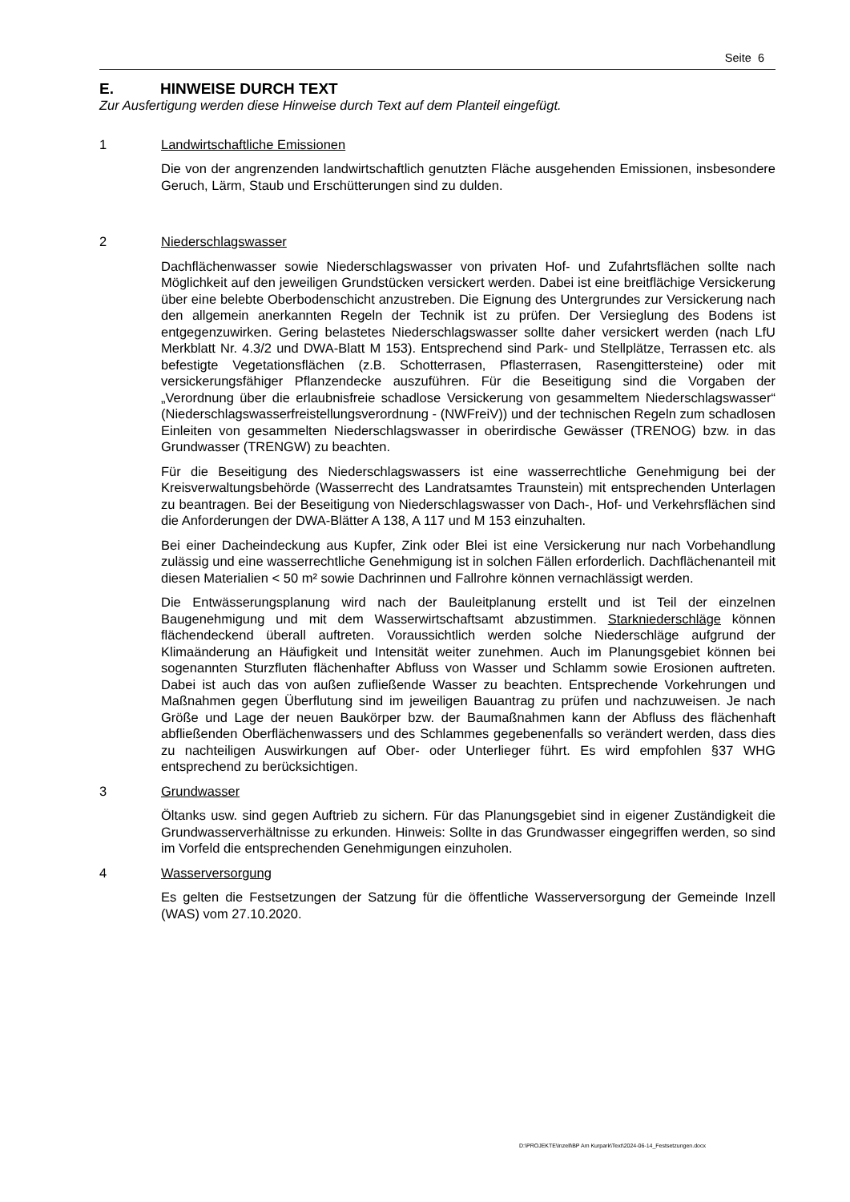Seite 6
E. HINWEISE DURCH TEXT
Zur Ausfertigung werden diese Hinweise durch Text auf dem Planteil eingefügt.
1 Landwirtschaftliche Emissionen
Die von der angrenzenden landwirtschaftlich genutzten Fläche ausgehenden Emissionen, insbesondere Geruch, Lärm, Staub und Erschütterungen sind zu dulden.
2 Niederschlagswasser
Dachflächenwasser sowie Niederschlagswasser von privaten Hof- und Zufahrtsflächen sollte nach Möglichkeit auf den jeweiligen Grundstücken versickert werden. Dabei ist eine breitflächige Versickerung über eine belebte Oberbodenschicht anzustreben. Die Eignung des Untergrundes zur Versickerung nach den allgemein anerkannten Regeln der Technik ist zu prüfen. Der Versieglung des Bodens ist entgegenzuwirken. Gering belastetes Niederschlagswasser sollte daher versickert werden (nach LfU Merkblatt Nr. 4.3/2 und DWA-Blatt M 153). Entsprechend sind Park- und Stellplätze, Terrassen etc. als befestigte Vegetationsflächen (z.B. Schotterrasen, Pflasterrasen, Rasengittersteine) oder mit versickerungsfähiger Pflanzendecke auszuführen. Für die Beseitigung sind die Vorgaben der „Verordnung über die erlaubnisfreie schadlose Versickerung von gesammeltem Niederschlagswasser“ (Niederschlagswasserfreistellungsverordnung - (NWFreiV)) und der technischen Regeln zum schadlosen Einleiten von gesammelten Niederschlagswasser in oberirdische Gewässer (TRENOG) bzw. in das Grundwasser (TRENGW) zu beachten.
Für die Beseitigung des Niederschlagswassers ist eine wasserrechtliche Genehmigung bei der Kreisverwaltungsbehörde (Wasserrecht des Landratsamtes Traunstein) mit entsprechenden Unterlagen zu beantragen. Bei der Beseitigung von Niederschlagswasser von Dach-, Hof- und Verkehrsflächen sind die Anforderungen der DWA-Blätter A 138, A 117 und M 153 einzuhalten.
Bei einer Dacheindeckung aus Kupfer, Zink oder Blei ist eine Versickerung nur nach Vorbehandlung zulässig und eine wasserrechtliche Genehmigung ist in solchen Fällen erforderlich. Dachflächenanteil mit diesen Materialien < 50 m² sowie Dachrinnen und Fallrohre können vernachlässigt werden.
Die Entwässerungsplanung wird nach der Bauleitplanung erstellt und ist Teil der einzelnen Baugenehmigung und mit dem Wasserwirtschaftsamt abzustimmen. Starkniederschläge können flächendeckend überall auftreten. Voraussichtlich werden solche Niederschläge aufgrund der Klimaänderung an Häufigkeit und Intensität weiter zunehmen. Auch im Planungsgebiet können bei sogenannten Sturzfluten flächenhafter Abfluss von Wasser und Schlamm sowie Erosionen auftreten. Dabei ist auch das von außen zufließende Wasser zu beachten. Entsprechende Vorkehrungen und Maßnahmen gegen Überflutung sind im jeweiligen Bauantrag zu prüfen und nachzuweisen. Je nach Größe und Lage der neuen Baukörper bzw. der Baumaßnahmen kann der Abfluss des flächenhaft abfließenden Oberflächenwassers und des Schlammes gegebenenfalls so verändert werden, dass dies zu nachteiligen Auswirkungen auf Ober- oder Unterlieger führt. Es wird empfohlen §37 WHG entsprechend zu berücksichtigen.
3 Grundwasser
Öltanks usw. sind gegen Auftrieb zu sichern. Für das Planungsgebiet sind in eigener Zuständigkeit die Grundwasserverhältnisse zu erkunden. Hinweis: Sollte in das Grundwasser eingegriffen werden, so sind im Vorfeld die entsprechenden Genehmigungen einzuholen.
4 Wasserversorgung
Es gelten die Festsetzungen der Satzung für die öffentliche Wasserversorgung der Gemeinde Inzell (WAS) vom 27.10.2020.
D:\PROJEKTE\Inzell\BP Am Kurpark\Text\2024-06-14_Festsetzungen.docx